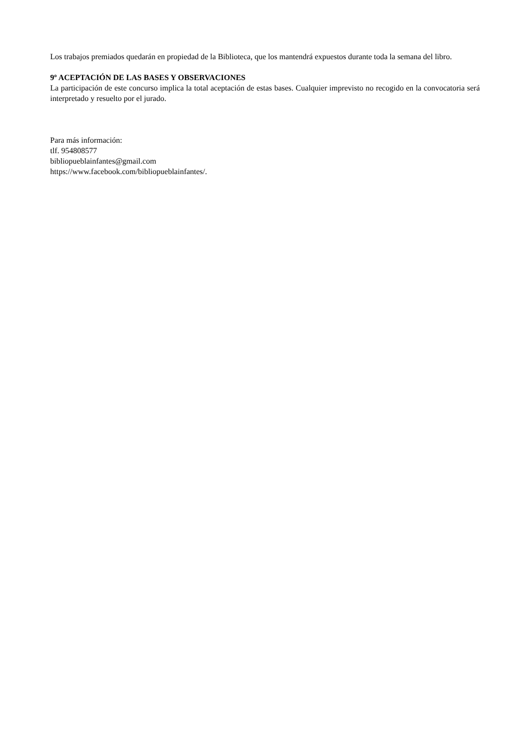Los trabajos premiados quedarán en propiedad de la Biblioteca, que los mantendrá expuestos durante toda la semana del libro.
9º ACEPTACIÓN DE LAS BASES Y OBSERVACIONES
La participación de este concurso implica la total aceptación de estas bases. Cualquier imprevisto no recogido en la convocatoria será interpretado y resuelto por el jurado.
Para más información:
tlf. 954808577
bibliopueblainfantes@gmail.com
https://www.facebook.com/bibliopueblainfantes/.